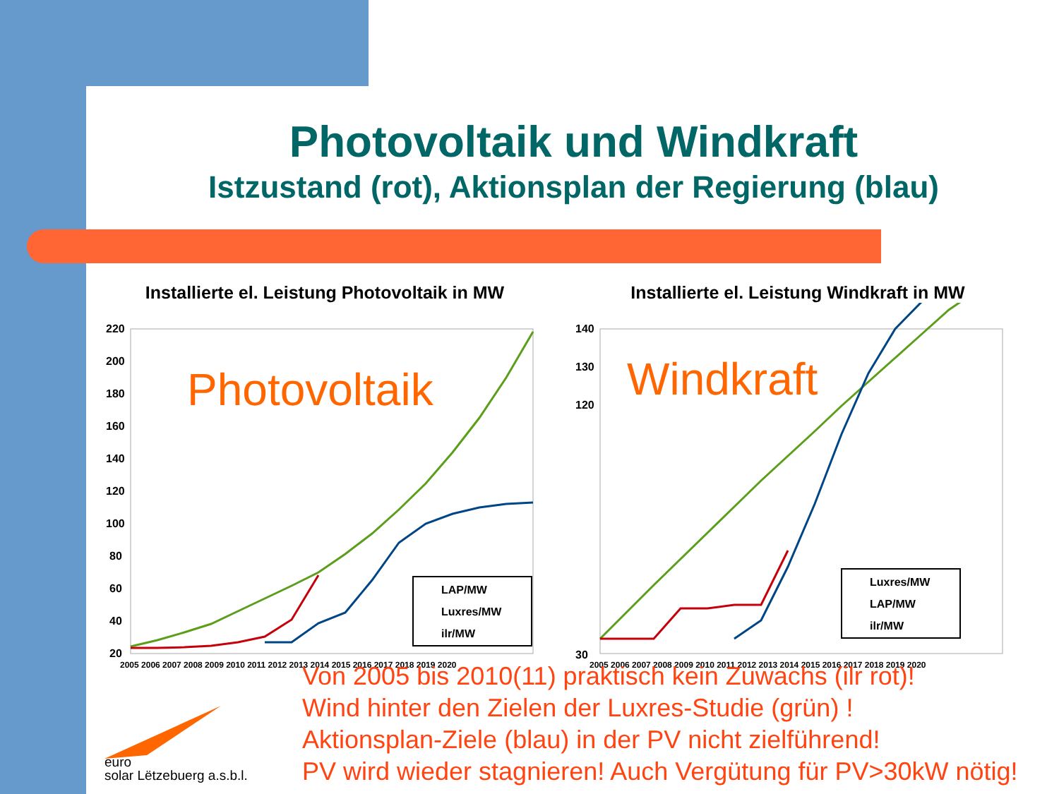Photovoltaik und Windkraft
Istzustand (rot), Aktionsplan der Regierung (blau)
Installierte el. Leistung Photovoltaik in MW
220
200
180
160
140
120
100
80
60
40
20
2005 2006 2007 2008 2009 2010 2011 2012 2013 2014 2015 2016 2017 2018 2019 2020
Photovoltaik
LAP/MW
Luxres/MW
ilr/MW
Installierte el. Leistung Windkraft in MW
140
130
120
30
2005 2006 2007 2008 2009 2010 2011 2012 2013 2014 2015 2016 2017 2018 2019 2020
Windkraft
Luxres/MW
LAP/MW
ilr/MW
Von 2005 bis 2010(11) praktisch kein Zuwachs (ilr rot)!
Wind hinter den Zielen der Luxres-Studie (grün) !
Aktionsplan-Ziele (blau) in der PV nicht zielführend!
PV wird wieder stagnieren! Auch Vergütung für PV>30kW nötig!
euro
solar Lëtzebuerg a.s.b.l.